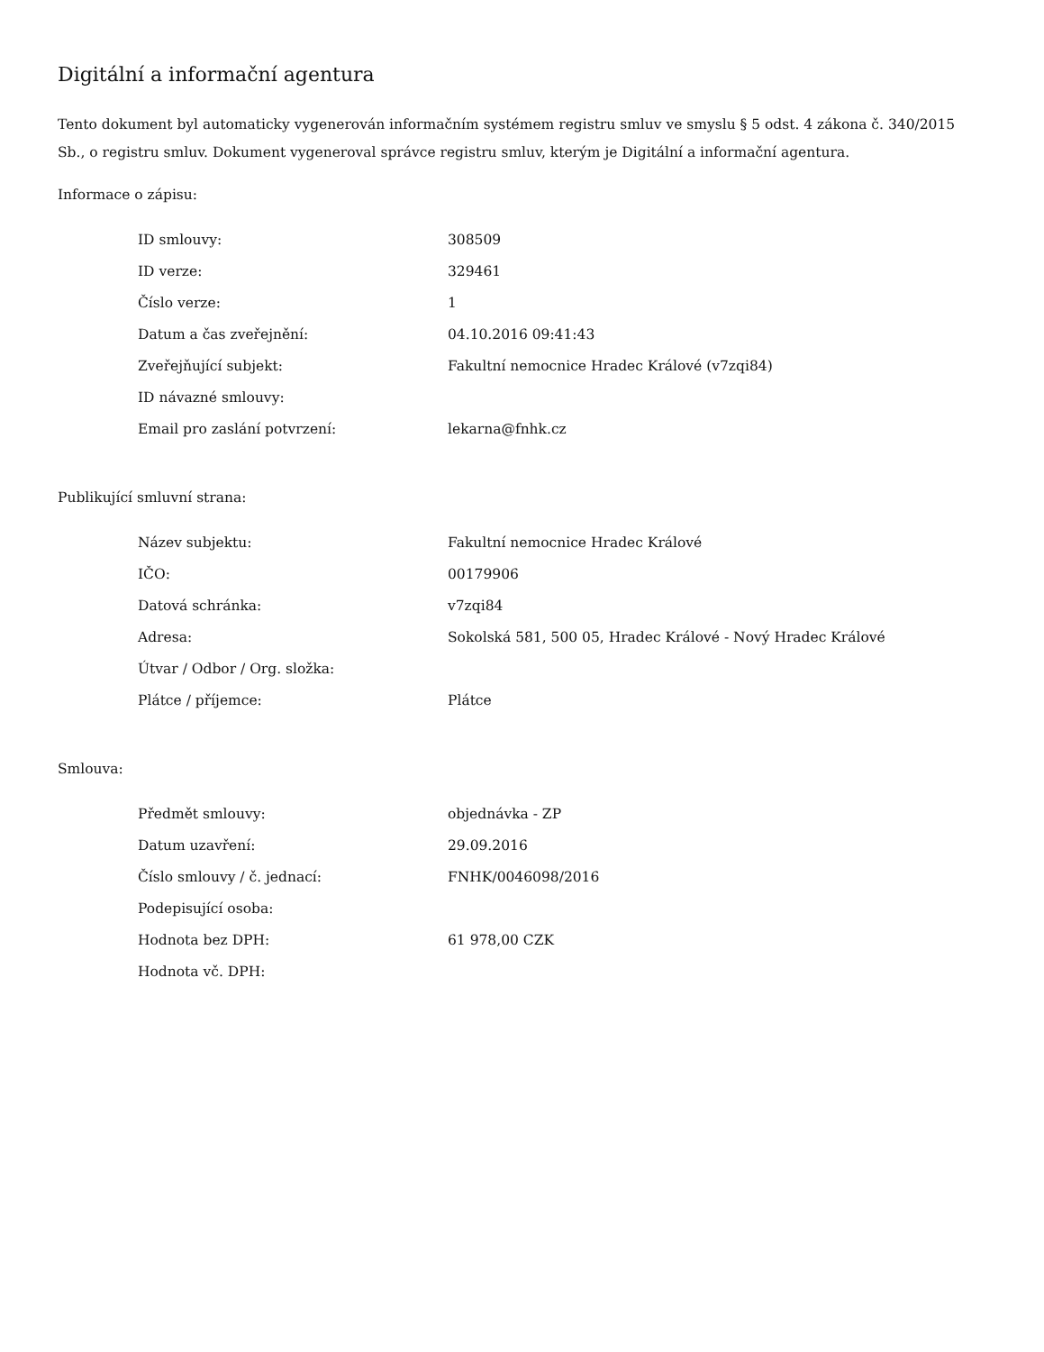Digitální a informační agentura
Tento dokument byl automaticky vygenerován informačním systémem registru smluv ve smyslu § 5 odst. 4 zákona č. 340/2015 Sb., o registru smluv. Dokument vygeneroval správce registru smluv, kterým je Digitální a informační agentura.
Informace o zápisu:
| ID smlouvy: | 308509 |
| ID verze: | 329461 |
| Číslo verze: | 1 |
| Datum a čas zveřejnění: | 04.10.2016 09:41:43 |
| Zveřejňující subjekt: | Fakultní nemocnice Hradec Králové (v7zqi84) |
| ID návazné smlouvy: | |
| Email pro zaslání potvrzení: | lekarna@fnhk.cz |
Publikující smluvní strana:
| Název subjektu: | Fakultní nemocnice Hradec Králové |
| IČO: | 00179906 |
| Datová schránka: | v7zqi84 |
| Adresa: | Sokolská 581, 500 05, Hradec Králové - Nový Hradec Králové |
| Útvar / Odbor / Org. složka: | |
| Plátce / příjemce: | Plátce |
Smlouva:
| Předmět smlouvy: | objednávka - ZP |
| Datum uzavření: | 29.09.2016 |
| Číslo smlouvy / č. jednací: | FNHK/0046098/2016 |
| Podepisující osoba: | |
| Hodnota bez DPH: | 61 978,00 CZK |
| Hodnota vč. DPH: | |